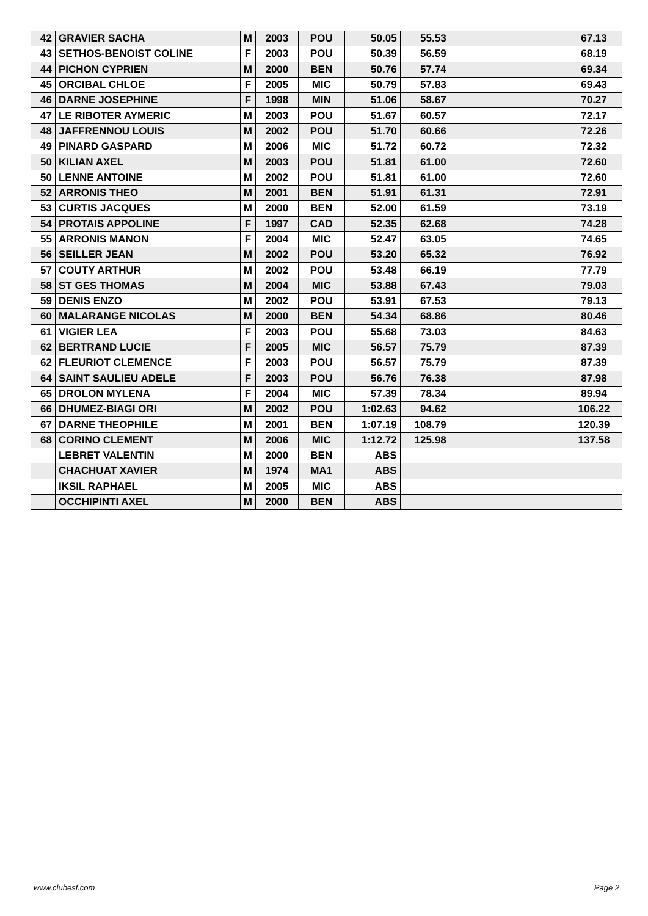| 42 | GRAVIER SACHA | M | 2003 | POU | 50.05 | 55.53 | | 67.13 |
| 43 | SETHOS-BENOIST COLINE | F | 2003 | POU | 50.39 | 56.59 | | 68.19 |
| 44 | PICHON CYPRIEN | M | 2000 | BEN | 50.76 | 57.74 | | 69.34 |
| 45 | ORCIBAL CHLOE | F | 2005 | MIC | 50.79 | 57.83 | | 69.43 |
| 46 | DARNE JOSEPHINE | F | 1998 | MIN | 51.06 | 58.67 | | 70.27 |
| 47 | LE RIBOTER AYMERIC | M | 2003 | POU | 51.67 | 60.57 | | 72.17 |
| 48 | JAFFRENNOU LOUIS | M | 2002 | POU | 51.70 | 60.66 | | 72.26 |
| 49 | PINARD GASPARD | M | 2006 | MIC | 51.72 | 60.72 | | 72.32 |
| 50 | KILIAN AXEL | M | 2003 | POU | 51.81 | 61.00 | | 72.60 |
| 50 | LENNE ANTOINE | M | 2002 | POU | 51.81 | 61.00 | | 72.60 |
| 52 | ARRONIS THEO | M | 2001 | BEN | 51.91 | 61.31 | | 72.91 |
| 53 | CURTIS JACQUES | M | 2000 | BEN | 52.00 | 61.59 | | 73.19 |
| 54 | PROTAIS APPOLINE | F | 1997 | CAD | 52.35 | 62.68 | | 74.28 |
| 55 | ARRONIS MANON | F | 2004 | MIC | 52.47 | 63.05 | | 74.65 |
| 56 | SEILLER JEAN | M | 2002 | POU | 53.20 | 65.32 | | 76.92 |
| 57 | COUTY ARTHUR | M | 2002 | POU | 53.48 | 66.19 | | 77.79 |
| 58 | ST GES THOMAS | M | 2004 | MIC | 53.88 | 67.43 | | 79.03 |
| 59 | DENIS ENZO | M | 2002 | POU | 53.91 | 67.53 | | 79.13 |
| 60 | MALARANGE NICOLAS | M | 2000 | BEN | 54.34 | 68.86 | | 80.46 |
| 61 | VIGIER LEA | F | 2003 | POU | 55.68 | 73.03 | | 84.63 |
| 62 | BERTRAND LUCIE | F | 2005 | MIC | 56.57 | 75.79 | | 87.39 |
| 62 | FLEURIOT CLEMENCE | F | 2003 | POU | 56.57 | 75.79 | | 87.39 |
| 64 | SAINT SAULIEU ADELE | F | 2003 | POU | 56.76 | 76.38 | | 87.98 |
| 65 | DROLON MYLENA | F | 2004 | MIC | 57.39 | 78.34 | | 89.94 |
| 66 | DHUMEZ-BIAGI ORI | M | 2002 | POU | 1:02.63 | 94.62 | | 106.22 |
| 67 | DARNE THEOPHILE | M | 2001 | BEN | 1:07.19 | 108.79 | | 120.39 |
| 68 | CORINO CLEMENT | M | 2006 | MIC | 1:12.72 | 125.98 | | 137.58 |
| | LEBRET VALENTIN | M | 2000 | BEN | ABS | | | |
| | CHACHUAT XAVIER | M | 1974 | MA1 | ABS | | | |
| | IKSIL RAPHAEL | M | 2005 | MIC | ABS | | | |
| | OCCHIPINTI AXEL | M | 2000 | BEN | ABS | | | |
www.clubesf.com Page 2